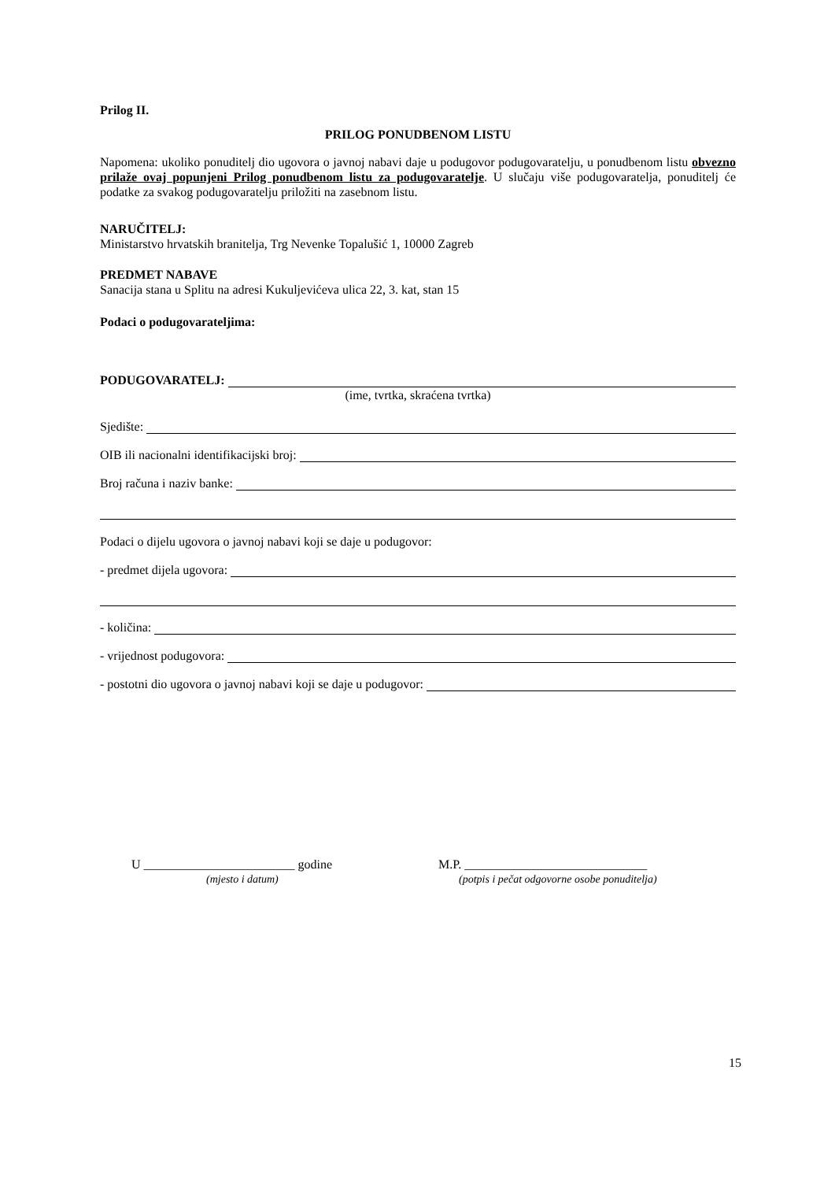Prilog II.
PRILOG PONUDBENOM LISTU
Napomena: ukoliko ponuditelj dio ugovora o javnoj nabavi daje u podugovor podugovaratelju, u ponudbenom listu obvezno prilaže ovaj popunjeni Prilog ponudbenom listu za podugovaratelje. U slučaju više podugovaratelja, ponuditelj će podatke za svakog podugovaratelju priložiti na zasebnom listu.
NARUČITELJ:
Ministarstvo hrvatskih branitelja, Trg Nevenke Topalušić 1, 10000 Zagreb
PREDMET NABAVE
Sanacija stana u Splitu na adresi Kukuljevićeva ulica 22, 3. kat, stan 15
Podaci o podugovarateljima:
PODUGOVARATELJ:
(ime, tvrtka, skraćena tvrtka)
Sjedište:
OIB ili nacionalni identifikacijski broj:
Broj računa i naziv banke:
Podaci o dijelu ugovora o javnoj nabavi koji se daje u podugovor:
- predmet dijela ugovora:
- količina:
- vrijednost podugovora:
- postotni dio ugovora o javnoj nabavi koji se daje u podugovor:
U ________________________ godine
(mjesto i datum)
M.P. _____________________________
(potpis i pečat odgovorne osobe ponuditelja)
15